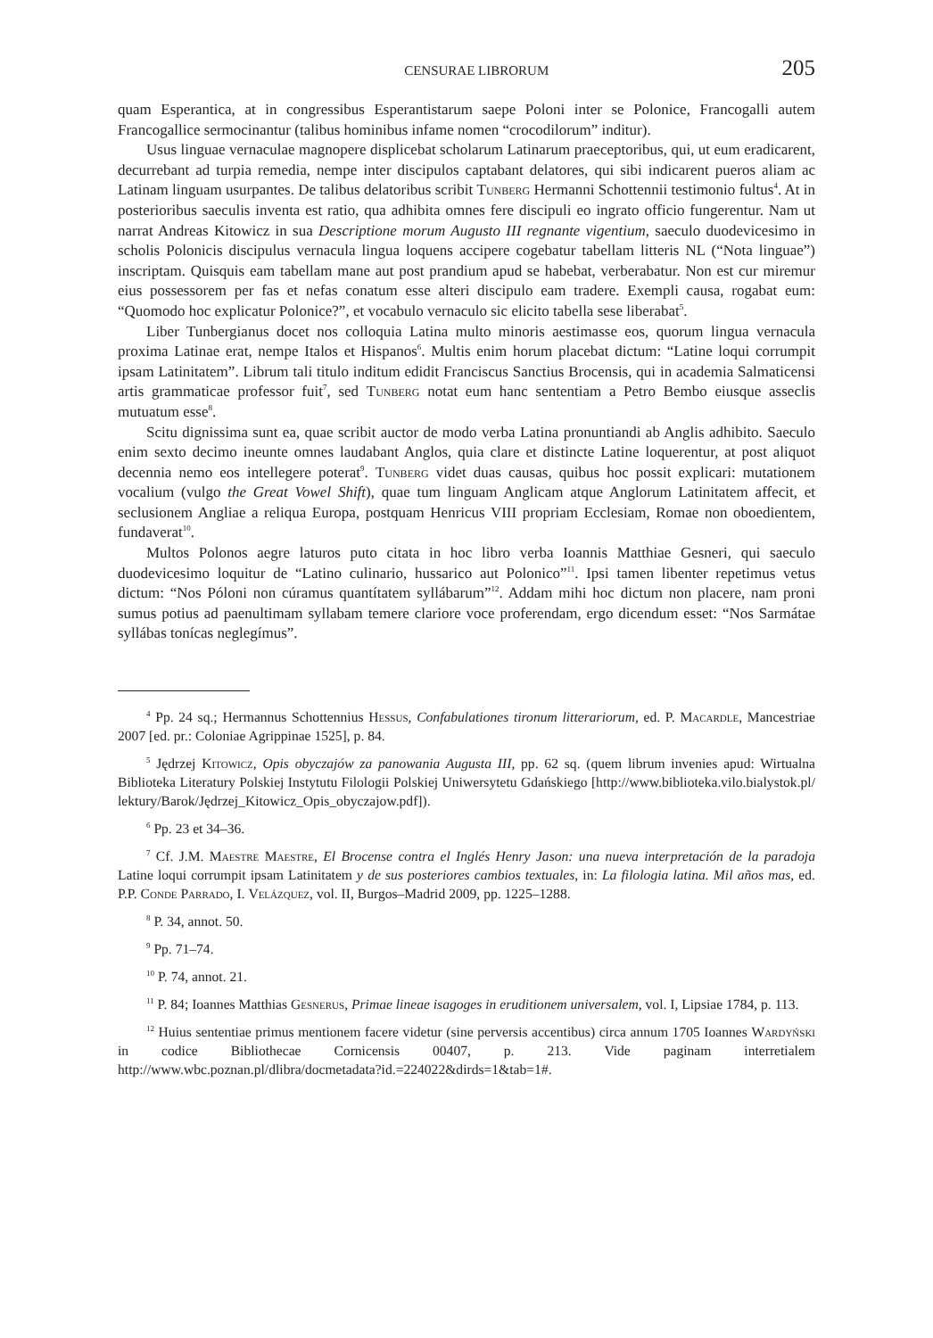CENSURAE LIBRORUM 205
quam Esperantica, at in congressibus Esperantistarum saepe Poloni inter se Polonice, Francogalli autem Francogallice sermocinantur (talibus hominibus infame nomen “crocodilorum” inditur).
Usus linguae vernaculae magnopere displicebat scholarum Latinarum praeceptoribus, qui, ut eum eradicarent, decurrebant ad turpia remedia, nempe inter discipulos captabant delatores, qui sibi indicarent pueros aliam ac Latinam linguam usurpantes. De talibus delatoribus scribit Tunberg Hermanni Schottennii testimonio fultus<sup>4</sup>. At in posterioribus saeculis inventa est ratio, qua adhibita omnes fere discipuli eo ingrato officio fungerentur. Nam ut narrat Andreas Kitowicz in sua Descriptione morum Augusto III regnante vigentium, saeculo duodevicesimo in scholis Polonicis discipulus vernacula lingua loquens accipere cogebatur tabellam litteris NL (“Nota linguae”) inscriptam. Quisquis eam tabellam mane aut post prandium apud se habebat, verberabatur. Non est cur miremur eius possessorem per fas et nefas conatum esse alteri discipulo eam tradere. Exempli causa, rogabat eum: “Quomodo hoc explicatur Polonice?”, et vocabulo vernaculo sic elicito tabella sese liberabat<sup>5</sup>.
Liber Tunbergianus docet nos colloquia Latina multo minoris aestimasse eos, quorum lingua vernacula proxima Latinae erat, nempe Italos et Hispanos<sup>6</sup>. Multis enim horum placebat dictum: “Latine loqui corrumpit ipsam Latinitatem”. Librum tali titulo inditum edidit Franciscus Sanctius Brocensis, qui in academia Salmaticensi artis grammaticae professor fuit<sup>7</sup>, sed Tunberg notat eum hanc sententiam a Petro Bembo eiusque asseclis mutuatum esse<sup>8</sup>.
Scitu dignissima sunt ea, quae scribit auctor de modo verba Latina pronuntiandi ab Anglis adhibito. Saeculo enim sexto decimo ineunte omnes laudabant Anglos, quia clare et distincte Latine loquerentur, at post aliquot decennia nemo eos intellegere poterat<sup>9</sup>. Tunberg videt duas causas, quibus hoc possit explicari: mutationem vocalium (vulgo the Great Vowel Shift), quae tum linguam Anglicam atque Anglorum Latinitatem affecit, et seclusionem Angliae a reliqua Europa, postquam Henricus VIII propriam Ecclesiam, Romae non oboedientem, fundaverat<sup>10</sup>.
Multos Polonos aegre laturos puto citata in hoc libro verba Ioannis Matthiae Gesneri, qui saeculo duodevicesimo loquitur de “Latino culinario, hussarico aut Polonico”<sup>11</sup>. Ipsi tamen libenter repetimus vetus dictum: “Nos Póloni non cúramus quantítatem syllábarum”<sup>12</sup>. Addam mihi hoc dictum non placere, nam proni sumus potius ad paenultimam syllabam temere clariore voce proferendam, ergo dicendum esset: “Nos Sarmátae syllábas tonícas neglegímus”.
<sup>4</sup> Pp. 24 sq.; Hermannus Schottennius Hessus, Confabulationes tironum litterariorum, ed. P. Macardle, Mancestriae 2007 [ed. pr.: Coloniae Agrippinae 1525], p. 84.
<sup>5</sup> Jędrzej Kitowicz, Opis obyczajów za panowania Augusta III, pp. 62 sq. (quem librum invenies apud: Wirtualna Biblioteka Literatury Polskiej Instytutu Filologii Polskiej Uniwersytetu Gdańskiego [http://www.biblioteka.vilo.bialystok.pl/ lektury/Barok/Jędrzej_Kitowicz_Opis_obyczajow.pdf]).
<sup>6</sup> Pp. 23 et 34–36.
<sup>7</sup> Cf. J.M. Maestre Maestre, El Brocense contra el Inglés Henry Jason: una nueva interpretación de la paradoja Latine loqui corrumpit ipsam Latinitatem y de sus posteriores cambios textuales, in: La filologia latina. Mil años mas, ed. P.P. Conde Parrado, I. Velázquez, vol. II, Burgos–Madrid 2009, pp. 1225–1288.
<sup>8</sup> P. 34, annot. 50.
<sup>9</sup> Pp. 71–74.
<sup>10</sup> P. 74, annot. 21.
<sup>11</sup> P. 84; Ioannes Matthias Gesnerus, Primae lineae isagoges in eruditionem universalem, vol. I, Lipsiae 1784, p. 113.
<sup>12</sup> Huius sententiae primus mentionem facere videtur (sine perversis accentibus) circa annum 1705 Ioannes Wardyński in codice Bibliothecae Cornicensis 00407, p. 213. Vide paginam interretialem http://www.wbc.poznan.pl/dlibra/docmetadata?id.=224022&dirds=1&tab=1#.